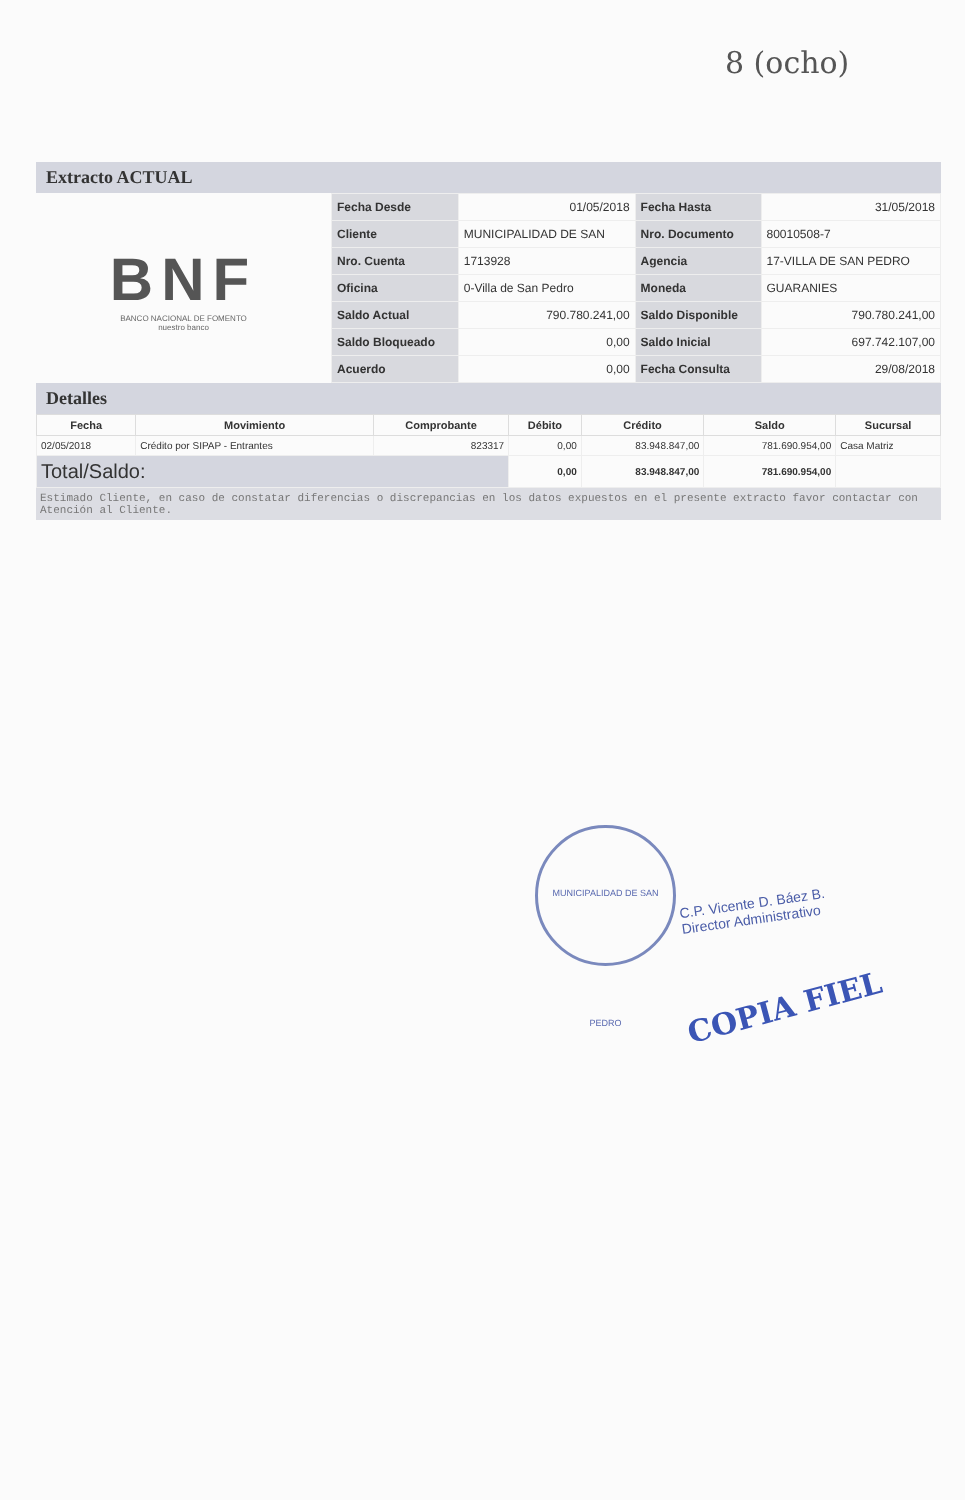8 (ocho)
Extracto ACTUAL
BNF
BANCO NACIONAL DE FOMENTO
nuestro banco
| Fecha Desde | 01/05/2018 | Fecha Hasta | 31/05/2018 |
| Cliente | MUNICIPALIDAD DE SAN | Nro. Documento | 80010508-7 |
| Nro. Cuenta | 1713928 | Agencia | 17-VILLA DE SAN PEDRO |
| Oficina | 0-Villa de San Pedro | Moneda | GUARANIES |
| Saldo Actual | 790.780.241,00 | Saldo Disponible | 790.780.241,00 |
| Saldo Bloqueado | 0,00 | Saldo Inicial | 697.742.107,00 |
| Acuerdo | 0,00 | Fecha Consulta | 29/08/2018 |
Detalles
| Fecha | Movimiento | Comprobante | Débito | Crédito | Saldo | Sucursal |
| --- | --- | --- | --- | --- | --- | --- |
| 02/05/2018 | Crédito por SIPAP - Entrantes | 823317 | 0,00 | 83.948.847,00 | 781.690.954,00 | Casa Matriz |
| Total/Saldo: | | | 0,00 | 83.948.847,00 | 781.690.954,00 | |
Estimado Cliente, en caso de constatar diferencias o discrepancias en los datos expuestos en el presente extracto favor contactar con Atención al Cliente.
MUNICIPALIDAD DE SAN PEDRO
C.P. Vicente D. Báez B.
Director Administrativo
COPIA FIEL